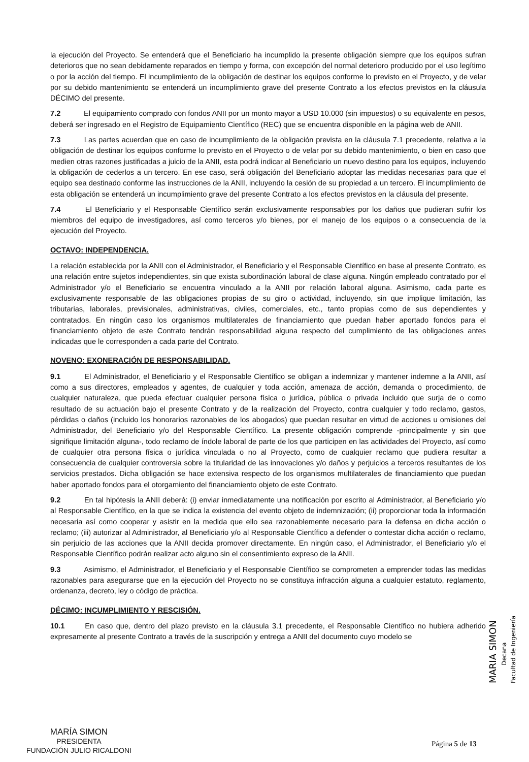la ejecución del Proyecto. Se entenderá que el Beneficiario ha incumplido la presente obligación siempre que los equipos sufran deterioros que no sean debidamente reparados en tiempo y forma, con excepción del normal deterioro producido por el uso legítimo o por la acción del tiempo. El incumplimiento de la obligación de destinar los equipos conforme lo previsto en el Proyecto, y de velar por su debido mantenimiento se entenderá un incumplimiento grave del presente Contrato a los efectos previstos en la cláusula DÉCIMO del presente.
7.2 El equipamiento comprado con fondos ANII por un monto mayor a USD 10.000 (sin impuestos) o su equivalente en pesos, deberá ser ingresado en el Registro de Equipamiento Científico (REC) que se encuentra disponible en la página web de ANII.
7.3 Las partes acuerdan que en caso de incumplimiento de la obligación prevista en la cláusula 7.1 precedente, relativa a la obligación de destinar los equipos conforme lo previsto en el Proyecto o de velar por su debido mantenimiento, o bien en caso que medien otras razones justificadas a juicio de la ANII, esta podrá indicar al Beneficiario un nuevo destino para los equipos, incluyendo la obligación de cederlos a un tercero. En ese caso, será obligación del Beneficiario adoptar las medidas necesarias para que el equipo sea destinado conforme las instrucciones de la ANII, incluyendo la cesión de su propiedad a un tercero. El incumplimiento de esta obligación se entenderá un incumplimiento grave del presente Contrato a los efectos previstos en la cláusula del presente.
7.4 El Beneficiario y el Responsable Científico serán exclusivamente responsables por los daños que pudieran sufrir los miembros del equipo de investigadores, así como terceros y/o bienes, por el manejo de los equipos o a consecuencia de la ejecución del Proyecto.
OCTAVO: INDEPENDENCIA.
La relación establecida por la ANII con el Administrador, el Beneficiario y el Responsable Científico en base al presente Contrato, es una relación entre sujetos independientes, sin que exista subordinación laboral de clase alguna. Ningún empleado contratado por el Administrador y/o el Beneficiario se encuentra vinculado a la ANII por relación laboral alguna. Asimismo, cada parte es exclusivamente responsable de las obligaciones propias de su giro o actividad, incluyendo, sin que implique limitación, las tributarias, laborales, previsionales, administrativas, civiles, comerciales, etc., tanto propias como de sus dependientes y contratados. En ningún caso los organismos multilaterales de financiamiento que puedan haber aportado fondos para el financiamiento objeto de este Contrato tendrán responsabilidad alguna respecto del cumplimiento de las obligaciones antes indicadas que le corresponden a cada parte del Contrato.
NOVENO: EXONERACIÓN DE RESPONSABILIDAD.
9.1 El Administrador, el Beneficiario y el Responsable Científico se obligan a indemnizar y mantener indemne a la ANII, así como a sus directores, empleados y agentes, de cualquier y toda acción, amenaza de acción, demanda o procedimiento, de cualquier naturaleza, que pueda efectuar cualquier persona física o jurídica, pública o privada incluido que surja de o como resultado de su actuación bajo el presente Contrato y de la realización del Proyecto, contra cualquier y todo reclamo, gastos, pérdidas o daños (incluido los honorarios razonables de los abogados) que puedan resultar en virtud de acciones u omisiones del Administrador, del Beneficiario y/o del Responsable Científico. La presente obligación comprende -principalmente y sin que signifique limitación alguna-, todo reclamo de índole laboral de parte de los que participen en las actividades del Proyecto, así como de cualquier otra persona física o jurídica vinculada o no al Proyecto, como de cualquier reclamo que pudiera resultar a consecuencia de cualquier controversia sobre la titularidad de las innovaciones y/o daños y perjuicios a terceros resultantes de los servicios prestados. Dicha obligación se hace extensiva respecto de los organismos multilaterales de financiamiento que puedan haber aportado fondos para el otorgamiento del financiamiento objeto de este Contrato.
9.2 En tal hipótesis la ANII deberá: (i) enviar inmediatamente una notificación por escrito al Administrador, al Beneficiario y/o al Responsable Científico, en la que se indica la existencia del evento objeto de indemnización; (ii) proporcionar toda la información necesaria así como cooperar y asistir en la medida que ello sea razonablemente necesario para la defensa en dicha acción o reclamo; (iii) autorizar al Administrador, al Beneficiario y/o al Responsable Científico a defender o contestar dicha acción o reclamo, sin perjuicio de las acciones que la ANII decida promover directamente. En ningún caso, el Administrador, el Beneficiario y/o el Responsable Científico podrán realizar acto alguno sin el consentimiento expreso de la ANII.
9.3 Asimismo, el Administrador, el Beneficiario y el Responsable Científico se comprometen a emprender todas las medidas razonables para asegurarse que en la ejecución del Proyecto no se constituya infracción alguna a cualquier estatuto, reglamento, ordenanza, decreto, ley o código de práctica.
DÉCIMO: INCUMPLIMIENTO Y RESCISIÓN.
10.1 En caso que, dentro del plazo previsto en la cláusula 3.1 precedente, el Responsable Científico no hubiera adherido expresamente al presente Contrato a través de la suscripción y entrega a ANII del documento cuyo modelo se
MARIA SIMON
Decana
Facultad de Ingeniería
MARÍA SIMON
PRESIDENTA
FUNDACIÓN JULIO RICALDONI
Página 5 de 13